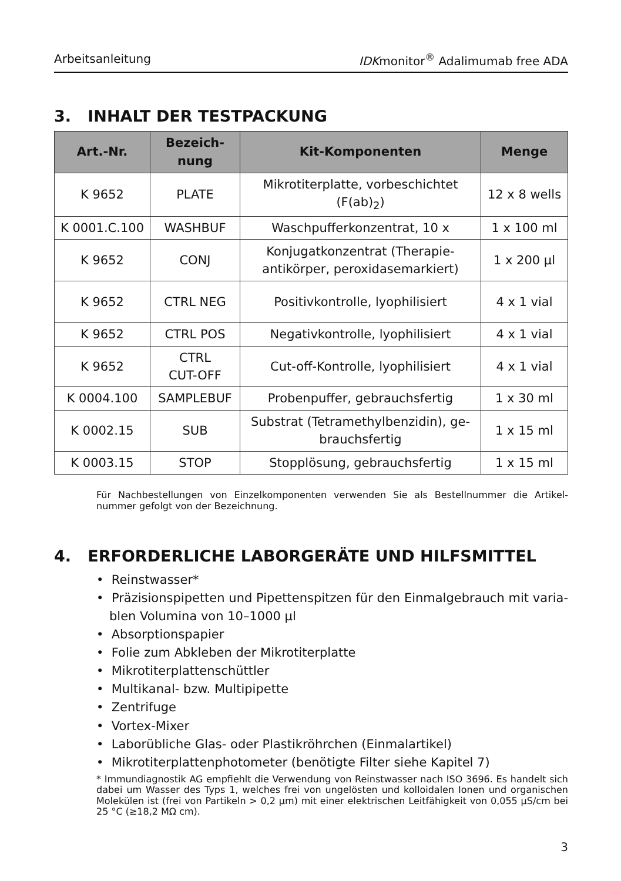Arbeitsanleitung IDKmonitor<sup>®</sup> Adalimumab free ADA
3. INHALT DER TESTPACKUNG
| Art.-Nr. | Bezeich- nung | Kit-Komponenten | Menge |
| --- | --- | --- | --- |
| K 9652 | PLATE | Mikrotiterplatte, vorbeschichtet (F(ab)<sub>2</sub>) | 12 x 8 wells |
| K 0001.C.100 | WASHBUF | Waschpufferkonzentrat, 10 x | 1 x 100 ml |
| K 9652 | CONJ | Konjugatkonzentrat (Therapie- antikörper, peroxidasemarkiert) | 1 x 200 µl |
| K 9652 | CTRL NEG | Positivkontrolle, lyophilisiert | 4 x 1 vial |
| K 9652 | CTRL POS | Negativkontrolle, lyophilisiert | 4 x 1 vial |
| K 9652 | CTRL CUT-OFF | Cut-off-Kontrolle, lyophilisiert | 4 x 1 vial |
| K 0004.100 | SAMPLEBUF | Probenpuffer, gebrauchsfertig | 1 x 30 ml |
| K 0002.15 | SUB | Substrat (Tetramethylbenzidin), ge- brauchsfertig | 1 x 15 ml |
| K 0003.15 | STOP | Stopplösung, gebrauchsfertig | 1 x 15 ml |
Für Nachbestellungen von Einzelkomponenten verwenden Sie als Bestellnummer die Artikel­nummer gefolgt von der Bezeichnung.
4. ERFORDERLICHE LABORGERÄTE UND HILFSMITTEL
• Reinstwasser*
• Präzisionspipetten und Pipettenspitzen für den Einmalgebrauch mit varia­blen Volumina von 10–1000 µl
• Absorptionspapier
• Folie zum Abkleben der Mikrotiterplatte
• Mikrotiterplattenschüttler
• Multikanal- bzw. Multipipette
• Zentrifuge
• Vortex-Mixer
• Laborübliche Glas- oder Plastikröhrchen (Einmalartikel)
• Mikrotiterplattenphotometer (benötigte Filter siehe Kapitel 7)
* Immundiagnostik AG empfiehlt die Verwendung von Reinstwasser nach ISO 3696. Es handelt sich dabei um Wasser des Typs 1, welches frei von ungelösten und kolloidalen Ionen und organischen Molekülen ist (frei von Partikeln > 0,2 µm) mit einer elektrischen Leitfähigkeit von 0,055 µS/cm bei 25 °C (≥18,2 MΩ cm).
3